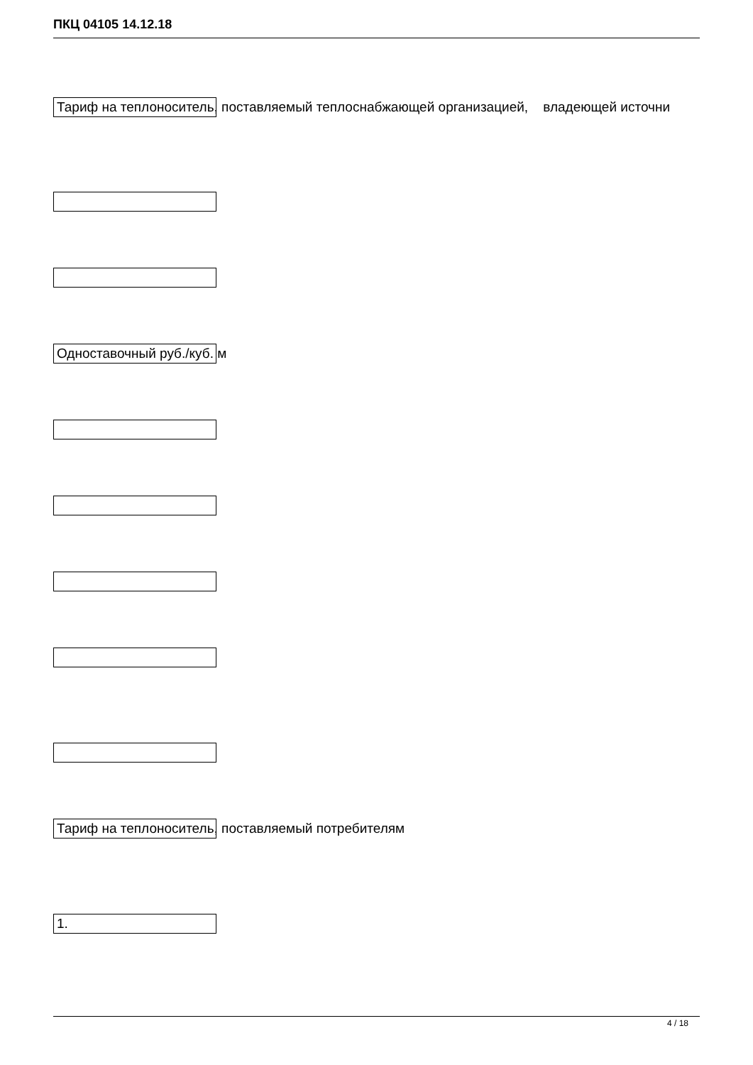ПКЦ 04105 14.12.18
Тариф на теплоноситель, поставляемый теплоснабжающей организацией, владеющей источни
Одноставочный руб./куб. м
Тариф на теплоноситель, поставляемый потребителям
1.
4 / 18